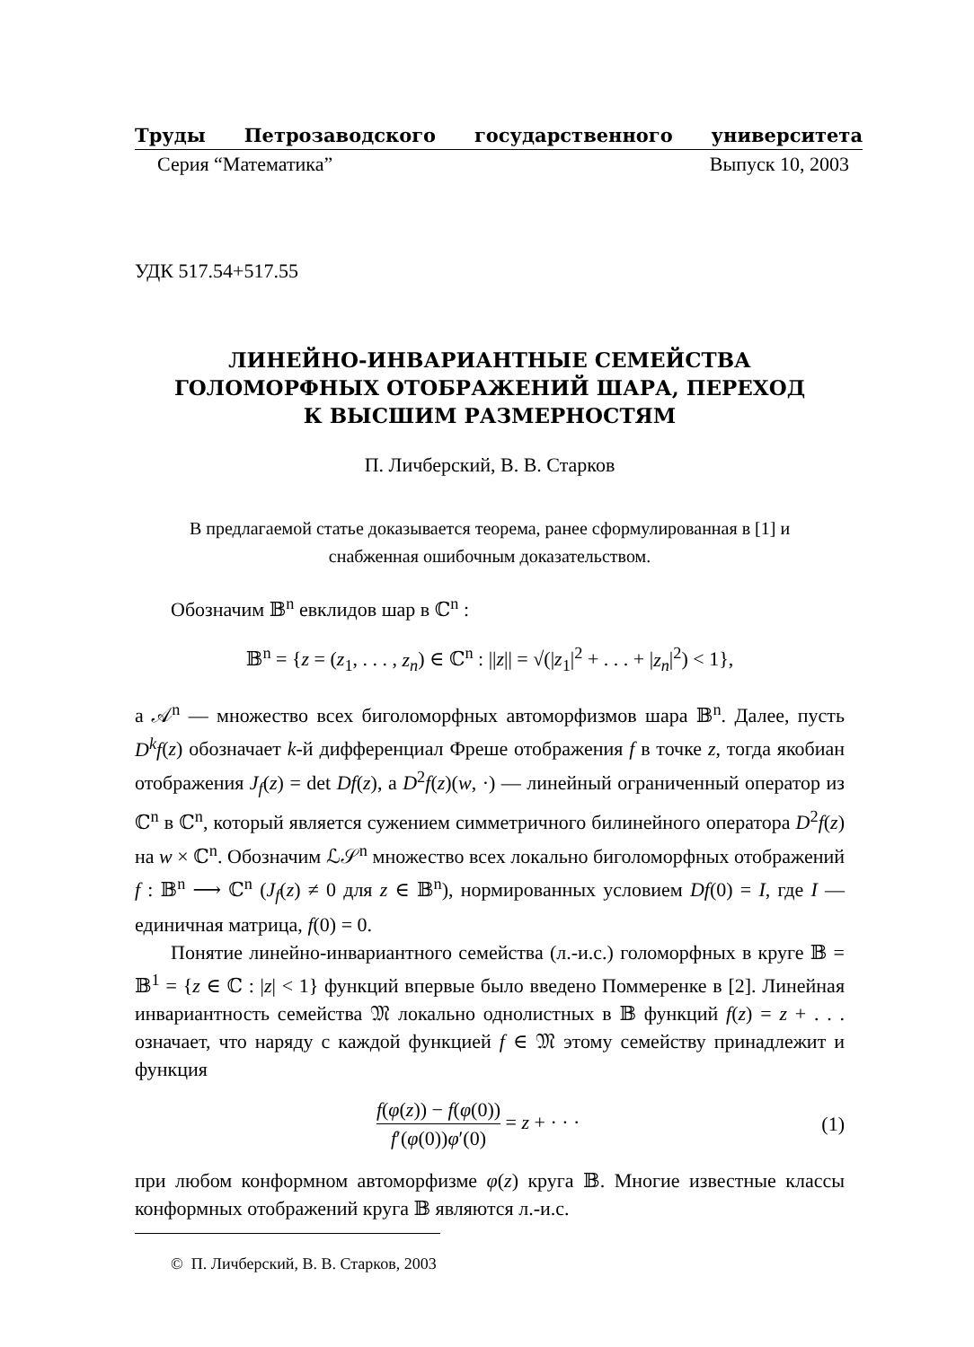Труды Петрозаводского государственного университета
Серия “Математика” Выпуск 10, 2003
УДК 517.54+517.55
ЛИНЕЙНО-ИНВАРИАНТНЫЕ СЕМЕЙСТВА
ГОЛОМОРФНЫХ ОТОБРАЖЕНИЙ ШАРА, ПЕРЕХОД
К ВЫСШИМ РАЗМЕРНОСТЯМ
П. Личберский, В. В. Старков
В предлагаемой статье доказывается теорема, ранее сформулированная в [1] и снабженная ошибочным доказательством.
Обозначим 𝔹<sup>n</sup> евклидов шар в ℂ<sup>n</sup> :
𝔹<sup>n</sup> = {z = (z<sub>1</sub>, . . . , z<sub>n</sub>) ∈ ℂ<sup>n</sup> : ||z|| = √(|z<sub>1</sub>|<sup>2</sup> + . . . + |z<sub>n</sub>|<sup>2</sup>) < 1},
а 𝒜<sup>n</sup> — множество всех биголоморфных автоморфизмов шара 𝔹<sup>n</sup>. Далее, пусть D<sup>k</sup>f(z) обозначает k-й дифференциал Фреше отображения f в точке z, тогда якобиан отображения J<sub>f</sub>(z) = det Df(z), а D<sup>2</sup>f(z)(w, ·) — линейный ограниченный оператор из ℂ<sup>n</sup> в ℂ<sup>n</sup>, который является сужением симметричного билинейного оператора D<sup>2</sup>f(z) на w × ℂ<sup>n</sup>. Обозначим ℒ𝒮<sup>n</sup> множество всех локально биголоморфных отображений f : 𝔹<sup>n</sup> ⟶ ℂ<sup>n</sup> (J<sub>f</sub>(z) ≠ 0 для z ∈ 𝔹<sup>n</sup>), нормированных условием Df(0) = I, где I — единичная матрица, f(0) = 0.
Понятие линейно-инвариантного семейства (л.-и.с.) голоморфных в круге 𝔹 = 𝔹<sup>1</sup> = {z ∈ ℂ : |z| < 1} функций впервые было введено Поммеренке в [2]. Линейная инвариантность семейства 𝔐 локально однолистных в 𝔹 функций f(z) = z + . . . означает, что наряду с каждой функцией f ∈ 𝔐 этому семейству принадлежит и функция
f(φ(z)) − f(φ(0)) f′(φ(0))φ′(0) = z + · · · (1)
при любом конформном автоморфизме φ(z) круга 𝔹. Многие известные классы конформных отображений круга 𝔹 являются л.-и.с.
© П. Личберский, В. В. Старков, 2003